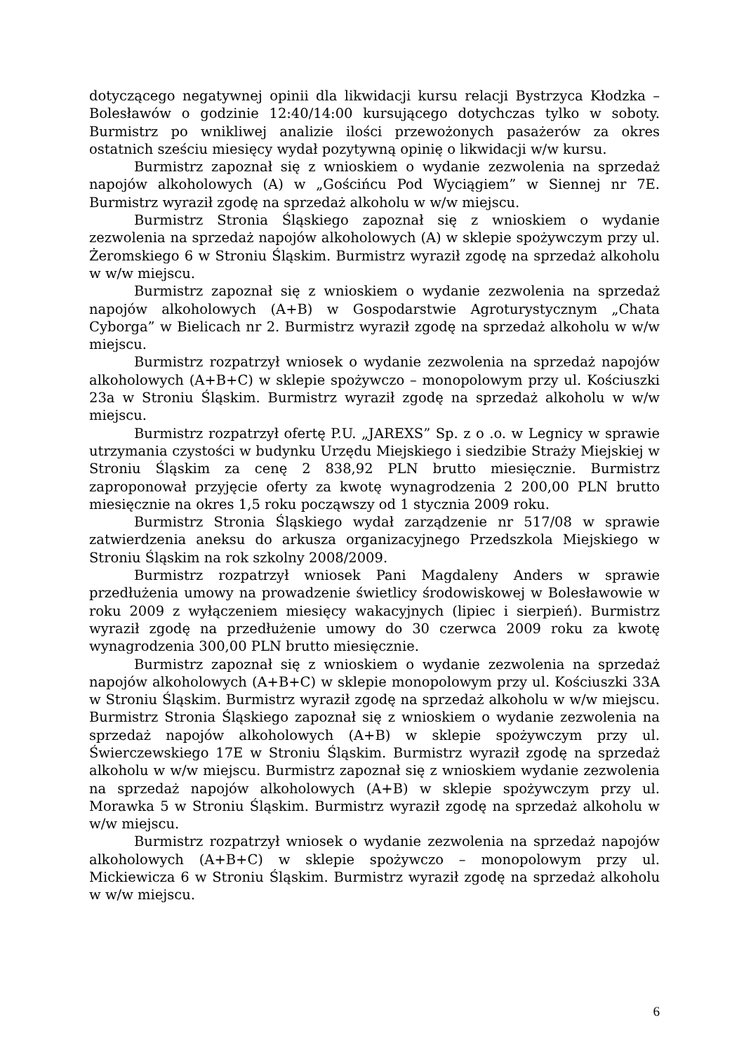dotyczącego negatywnej opinii dla likwidacji kursu relacji Bystrzyca Kłodzka – Bolesławów o godzinie 12:40/14:00 kursującego dotychczas tylko w soboty. Burmistrz po wnikliwej analizie ilości przewożonych pasażerów za okres ostatnich sześciu miesięcy wydał pozytywną opinię o likwidacji w/w kursu.
Burmistrz zapoznał się z wnioskiem o wydanie zezwolenia na sprzedaż napojów alkoholowych (A) w „Gościńcu Pod Wyciągiem” w Siennej nr 7E. Burmistrz wyraził zgodę na sprzedaż alkoholu w w/w miejscu.
Burmistrz Stronia Śląskiego zapoznał się z wnioskiem o wydanie zezwolenia na sprzedaż napojów alkoholowych (A) w sklepie spożywczym przy ul. Żeromskiego 6 w Stroniu Śląskim. Burmistrz wyraził zgodę na sprzedaż alkoholu w w/w miejscu.
Burmistrz zapoznał się z wnioskiem o wydanie zezwolenia na sprzedaż napojów alkoholowych (A+B) w Gospodarstwie Agroturystycznym „Chata Cyborga” w Bielicach nr 2. Burmistrz wyraził zgodę na sprzedaż alkoholu w w/w miejscu.
Burmistrz rozpatrzył wniosek o wydanie zezwolenia na sprzedaż napojów alkoholowych (A+B+C) w sklepie spożywczo – monopolowym przy ul. Kościuszki 23a w Stroniu Śląskim. Burmistrz wyraził zgodę na sprzedaż alkoholu w w/w miejscu.
Burmistrz rozpatrzył ofertę P.U. „JAREXS” Sp. z o .o. w Legnicy w sprawie utrzymania czystości w budynku Urzędu Miejskiego i siedzibie Straży Miejskiej w Stroniu Śląskim za cenę 2 838,92 PLN brutto miesięcznie. Burmistrz zaproponował przyjęcie oferty za kwotę wynagrodzenia 2 200,00 PLN brutto miesięcznie na okres 1,5 roku począwszy od 1 stycznia 2009 roku.
Burmistrz Stronia Śląskiego wydał zarządzenie nr 517/08 w sprawie zatwierdzenia aneksu do arkusza organizacyjnego Przedszkola Miejskiego w Stroniu Śląskim na rok szkolny 2008/2009.
Burmistrz rozpatrzył wniosek Pani Magdaleny Anders w sprawie przedłużenia umowy na prowadzenie świetlicy środowiskowej w Bolesławowie w roku 2009 z wyłączeniem miesięcy wakacyjnych (lipiec i sierpień). Burmistrz wyraził zgodę na przedłużenie umowy do 30 czerwca 2009 roku za kwotę wynagrodzenia 300,00 PLN brutto miesięcznie.
Burmistrz zapoznał się z wnioskiem o wydanie zezwolenia na sprzedaż napojów alkoholowych (A+B+C) w sklepie monopolowym przy ul. Kościuszki 33A w Stroniu Śląskim. Burmistrz wyraził zgodę na sprzedaż alkoholu w w/w miejscu. Burmistrz Stronia Śląskiego zapoznał się z wnioskiem o wydanie zezwolenia na sprzedaż napojów alkoholowych (A+B) w sklepie spożywczym przy ul. Świerczewskiego 17E w Stroniu Śląskim. Burmistrz wyraził zgodę na sprzedaż alkoholu w w/w miejscu. Burmistrz zapoznał się z wnioskiem wydanie zezwolenia na sprzedaż napojów alkoholowych (A+B) w sklepie spożywczym przy ul. Morawka 5 w Stroniu Śląskim. Burmistrz wyraził zgodę na sprzedaż alkoholu w w/w miejscu.
Burmistrz rozpatrzył wniosek o wydanie zezwolenia na sprzedaż napojów alkoholowych (A+B+C) w sklepie spożywczo – monopolowym przy ul. Mickiewicza 6 w Stroniu Śląskim. Burmistrz wyraził zgodę na sprzedaż alkoholu w w/w miejscu.
6